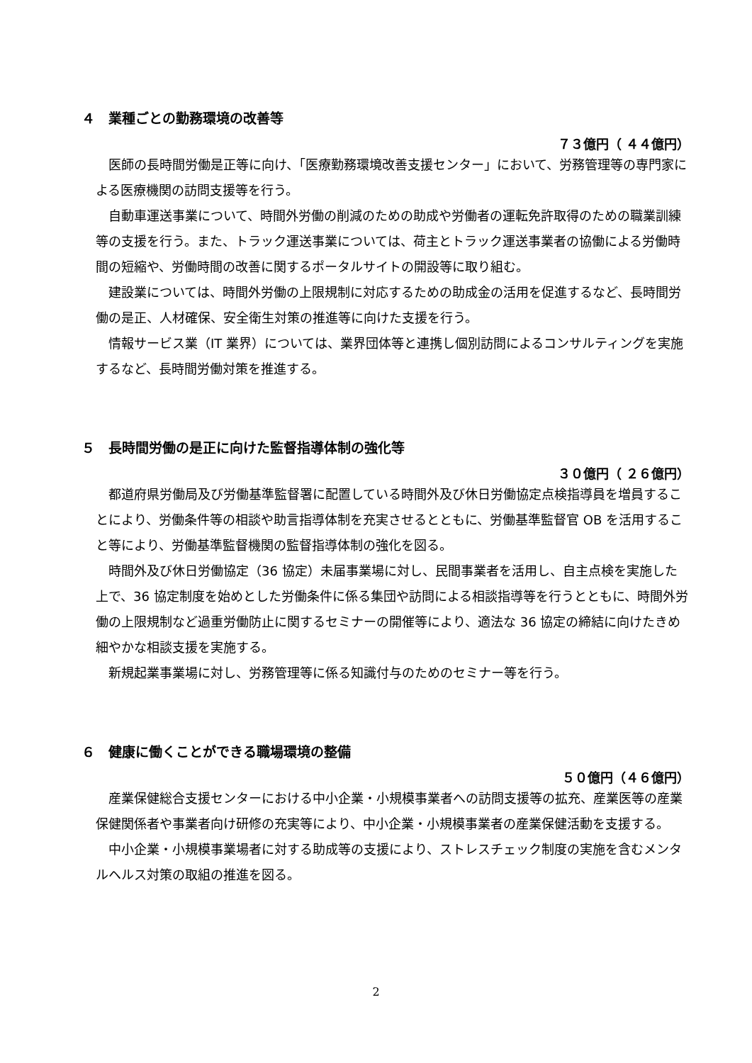４　業種ごとの勤務環境の改善等
７３億円（ ４４億円）
医師の長時間労働是正等に向け、「医療勤務環境改善支援センター」において、労務管理等の専門家による医療機関の訪問支援等を行う。
自動車運送事業について、時間外労働の削減のための助成や労働者の運転免許取得のための職業訓練等の支援を行う。また、トラック運送事業については、荷主とトラック運送事業者の協働による労働時間の短縮や、労働時間の改善に関するポータルサイトの開設等に取り組む。
建設業については、時間外労働の上限規制に対応するための助成金の活用を促進するなど、長時間労働の是正、人材確保、安全衛生対策の推進等に向けた支援を行う。
情報サービス業（IT 業界）については、業界団体等と連携し個別訪問によるコンサルティングを実施するなど、長時間労働対策を推進する。
５　長時間労働の是正に向けた監督指導体制の強化等
３０億円（ ２６億円）
都道府県労働局及び労働基準監督署に配置している時間外及び休日労働協定点検指導員を増員することにより、労働条件等の相談や助言指導体制を充実させるとともに、労働基準監督官 OB を活用すること等により、労働基準監督機関の監督指導体制の強化を図る。
時間外及び休日労働協定（36 協定）未届事業場に対し、民間事業者を活用し、自主点検を実施した上で、36 協定制度を始めとした労働条件に係る集団や訪問による相談指導等を行うとともに、時間外労働の上限規制など過重労働防止に関するセミナーの開催等により、適法な 36 協定の締結に向けたきめ細やかな相談支援を実施する。
新規起業事業場に対し、労務管理等に係る知識付与のためのセミナー等を行う。
６　健康に働くことができる職場環境の整備
５０億円（４６億円）
産業保健総合支援センターにおける中小企業・小規模事業者への訪問支援等の拡充、産業医等の産業保健関係者や事業者向け研修の充実等により、中小企業・小規模事業者の産業保健活動を支援する。
中小企業・小規模事業場者に対する助成等の支援により、ストレスチェック制度の実施を含むメンタルヘルス対策の取組の推進を図る。
2